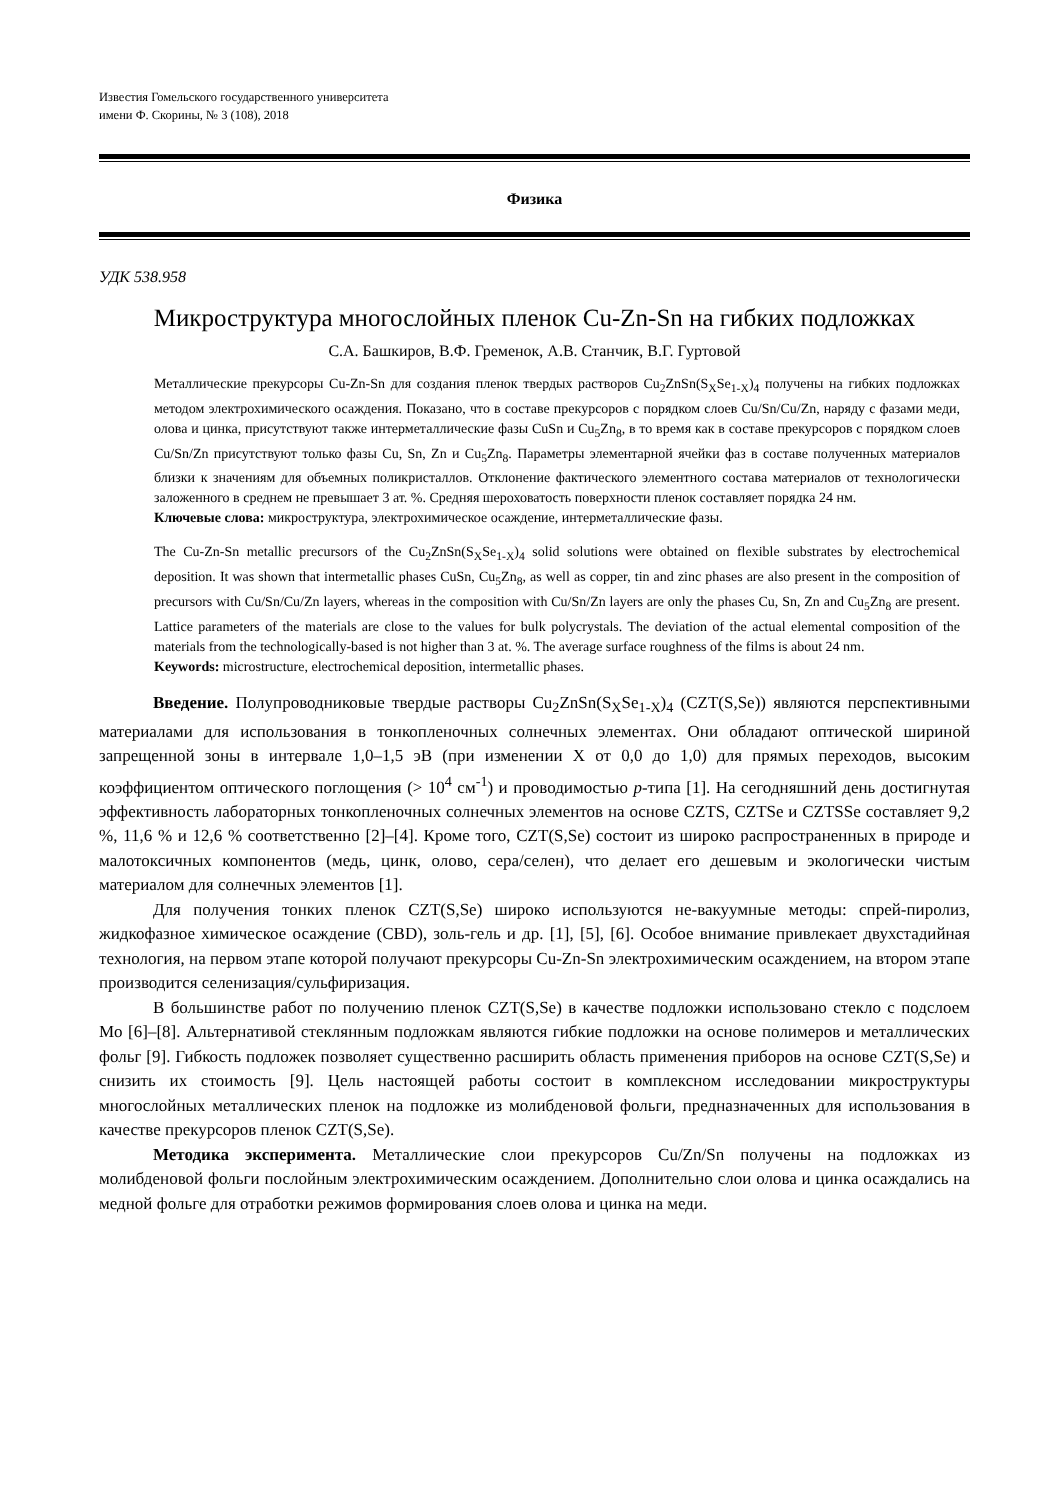Известия Гомельского государственного университета
имени Ф. Скорины, № 3 (108), 2018
Физика
УДК 538.958
Микроструктура многослойных пленок Cu-Zn-Sn на гибких подложках
С.А. Башкиров, В.Ф. Гременок, А.В. Станчик, В.Г. Гуртовой
Металлические прекурсоры Cu-Zn-Sn для создания пленок твердых растворов Cu<sub>2</sub>ZnSn(S<sub>X</sub>Se<sub>1-X</sub>)<sub>4</sub> получены на гибких подложках методом электрохимического осаждения. Показано, что в составе прекурсоров с порядком слоев Cu/Sn/Cu/Zn, наряду с фазами меди, олова и цинка, присутствуют также интерметаллические фазы CuSn и Cu<sub>5</sub>Zn<sub>8</sub>, в то время как в составе прекурсоров с порядком слоев Cu/Sn/Zn присутствуют только фазы Cu, Sn, Zn и Cu<sub>5</sub>Zn<sub>8</sub>. Параметры элементарной ячейки фаз в составе полученных материалов близки к значениям для объемных поликристаллов. Отклонение фактического элементного состава материалов от технологически заложенного в среднем не превышает 3 ат. %. Средняя шероховатость поверхности пленок составляет порядка 24 нм.
Ключевые слова: микроструктура, электрохимическое осаждение, интерметаллические фазы.
The Cu-Zn-Sn metallic precursors of the Cu<sub>2</sub>ZnSn(S<sub>X</sub>Se<sub>1-X</sub>)<sub>4</sub> solid solutions were obtained on flexible substrates by electrochemical deposition. It was shown that intermetallic phases CuSn, Cu<sub>5</sub>Zn<sub>8</sub>, as well as copper, tin and zinc phases are also present in the composition of precursors with Cu/Sn/Cu/Zn layers, whereas in the composition with Cu/Sn/Zn layers are only the phases Cu, Sn, Zn and Cu<sub>5</sub>Zn<sub>8</sub> are present. Lattice parameters of the materials are close to the values for bulk polycrystals. The deviation of the actual elemental composition of the materials from the technologically-based is not higher than 3 at. %. The average surface roughness of the films is about 24 nm.
Keywords: microstructure, electrochemical deposition, intermetallic phases.
Введение. Полупроводниковые твердые растворы Cu<sub>2</sub>ZnSn(S<sub>X</sub>Se<sub>1-X</sub>)<sub>4</sub> (CZT(S,Se)) являются перспективными материалами для использования в тонкопленочных солнечных элементах. Они обладают оптической шириной запрещенной зоны в интервале 1,0–1,5 эВ (при изменении X от 0,0 до 1,0) для прямых переходов, высоким коэффициентом оптического поглощения (> 10<sup>4</sup> см<sup>-1</sup>) и проводимостью p-типа [1]. На сегодняшний день достигнутая эффективность лабораторных тонкопленочных солнечных элементов на основе CZTS, CZTSe и CZTSSe составляет 9,2 %, 11,6 % и 12,6 % соответственно [2]–[4]. Кроме того, CZT(S,Se) состоит из широко распространенных в природе и малотоксичных компонентов (медь, цинк, олово, сера/селен), что делает его дешевым и экологически чистым материалом для солнечных элементов [1].
Для получения тонких пленок CZT(S,Se) широко используются не-вакуумные методы: спрей-пиролиз, жидкофазное химическое осаждение (CBD), золь-гель и др. [1], [5], [6]. Особое внимание привлекает двухстадийная технология, на первом этапе которой получают прекурсоры Cu-Zn-Sn электрохимическим осаждением, на втором этапе производится селенизация/сульфиризация.
В большинстве работ по получению пленок CZT(S,Se) в качестве подложки использовано стекло с подслоем Mo [6]–[8]. Альтернативой стеклянным подложкам являются гибкие подложки на основе полимеров и металлических фольг [9]. Гибкость подложек позволяет существенно расширить область применения приборов на основе CZT(S,Se) и снизить их стоимость [9]. Цель настоящей работы состоит в комплексном исследовании микроструктуры многослойных металлических пленок на подложке из молибденовой фольги, предназначенных для использования в качестве прекурсоров пленок CZT(S,Se).
Методика эксперимента. Металлические слои прекурсоров Cu/Zn/Sn получены на подложках из молибденовой фольги послойным электрохимическим осаждением. Дополнительно слои олова и цинка осаждались на медной фольге для отработки режимов формирования слоев олова и цинка на меди.